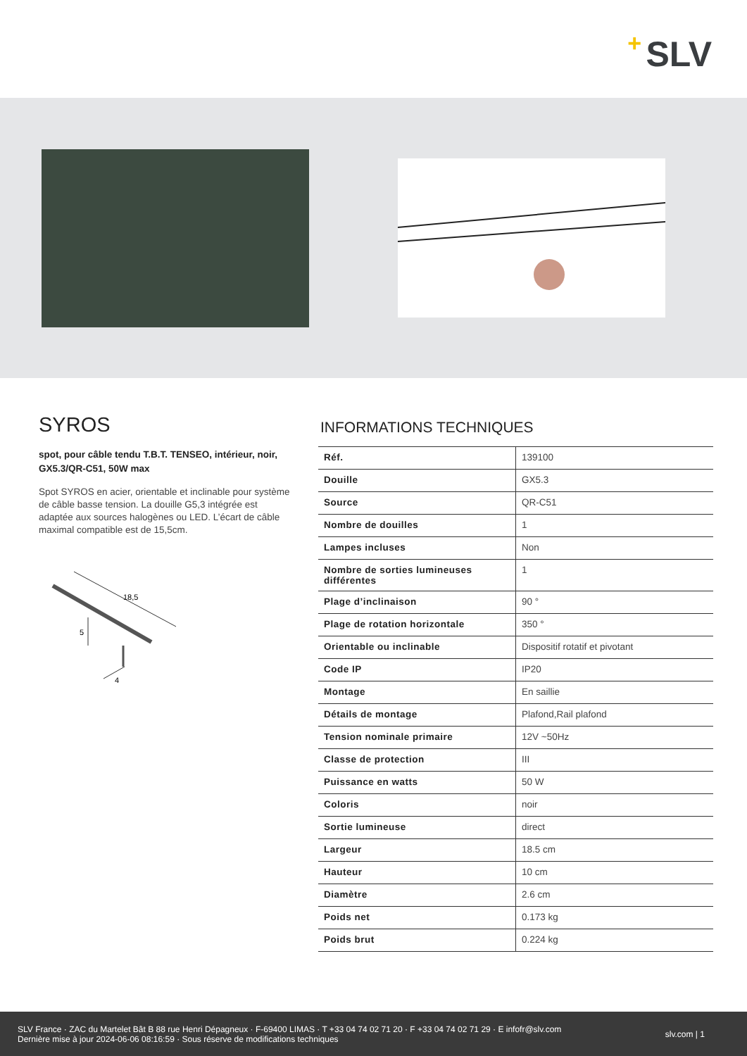+ SLV
SYROS
spot, pour câble tendu T.B.T. TENSEO, intérieur, noir, GX5.3/QR-C51, 50W max
Spot SYROS en acier, orientable et inclinable pour système de câble basse tension. La douille G5,3 intégrée est adaptée aux sources halogènes ou LED. L’écart de câble maximal compatible est de 15,5cm.
18,5
5
4
INFORMATIONS TECHNIQUES
| Réf. | 139100 |
| Douille | GX5.3 |
| Source | QR-C51 |
| Nombre de douilles | 1 |
| Lampes incluses | Non |
| Nombre de sorties lumineuses différentes | 1 |
| Plage d’inclinaison | 90 ° |
| Plage de rotation horizontale | 350 ° |
| Orientable ou inclinable | Dispositif rotatif et pivotant |
| Code IP | IP20 |
| Montage | En saillie |
| Détails de montage | Plafond,Rail plafond |
| Tension nominale primaire | 12V ~50Hz |
| Classe de protection | III |
| Puissance en watts | 50 W |
| Coloris | noir |
| Sortie lumineuse | direct |
| Largeur | 18.5 cm |
| Hauteur | 10 cm |
| Diamètre | 2.6 cm |
| Poids net | 0.173 kg |
| Poids brut | 0.224 kg |
SLV France · ZAC du Martelet Bât B 88 rue Henri Dépagneux · F-69400 LIMAS · T +33 04 74 02 71 20 · F +33 04 74 02 71 29 · E infofr@slv.com
Dernière mise à jour 2024-06-06 08:16:59 · Sous réserve de modifications techniques
slv.com | 1